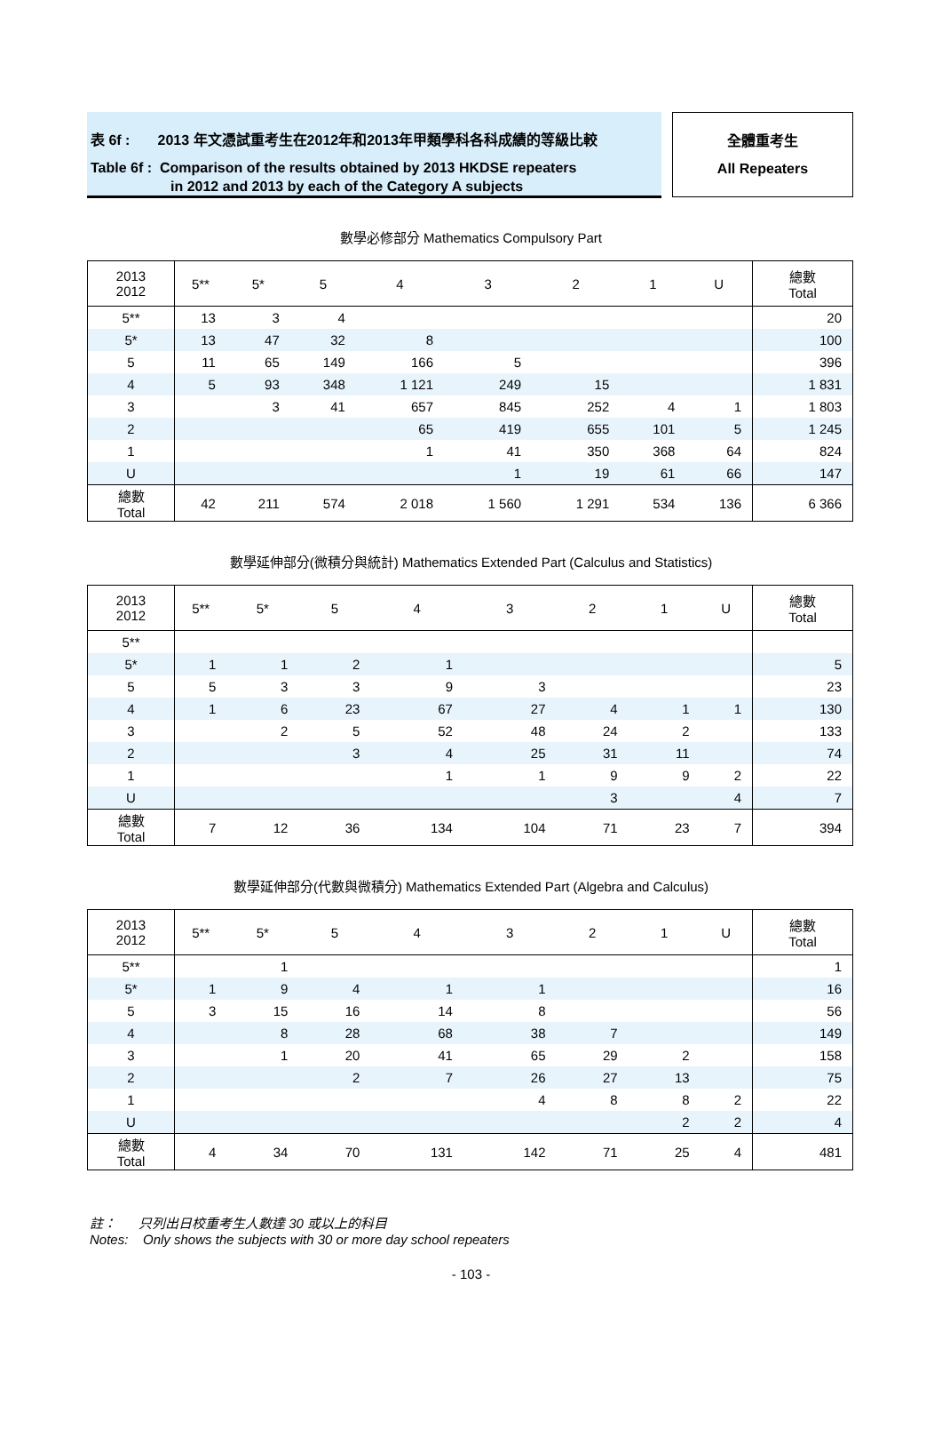表 6f : 2013 年文憑試重考生在2012年和2013年甲類學科各科成績的等級比較
Table 6f : Comparison of the results obtained by 2013 HKDSE repeaters
in 2012 and 2013 by each of the Category A subjects
全體重考生
All Repeaters
數學必修部分 Mathematics Compulsory Part
| 2013 2012 | 5** | 5* | 5 | 4 | 3 | 2 | 1 | U | 總數 Total |
| --- | --- | --- | --- | --- | --- | --- | --- | --- | --- |
| 5** | 13 | 3 | 4 | | | | | | 20 |
| 5* | 13 | 47 | 32 | 8 | | | | | 100 |
| 5 | 11 | 65 | 149 | 166 | 5 | | | | 396 |
| 4 | 5 | 93 | 348 | 1 121 | 249 | 15 | | | 1 831 |
| 3 | | 3 | 41 | 657 | 845 | 252 | 4 | 1 | 1 803 |
| 2 | | | | 65 | 419 | 655 | 101 | 5 | 1 245 |
| 1 | | | | 1 | 41 | 350 | 368 | 64 | 824 |
| U | | | | | 1 | 19 | 61 | 66 | 147 |
| 總數 Total | 42 | 211 | 574 | 2 018 | 1 560 | 1 291 | 534 | 136 | 6 366 |
數學延伸部分(微積分與統計) Mathematics Extended Part (Calculus and Statistics)
| 2013 2012 | 5** | 5* | 5 | 4 | 3 | 2 | 1 | U | 總數 Total |
| --- | --- | --- | --- | --- | --- | --- | --- | --- | --- |
| 5** | | | | | | | | | |
| 5* | 1 | 1 | 2 | 1 | | | | | 5 |
| 5 | 5 | 3 | 3 | 9 | 3 | | | | 23 |
| 4 | 1 | 6 | 23 | 67 | 27 | 4 | 1 | 1 | 130 |
| 3 | | 2 | 5 | 52 | 48 | 24 | 2 | | 133 |
| 2 | | | 3 | 4 | 25 | 31 | 11 | | 74 |
| 1 | | | | 1 | 1 | 9 | 9 | 2 | 22 |
| U | | | | | | 3 | | 4 | 7 |
| 總數 Total | 7 | 12 | 36 | 134 | 104 | 71 | 23 | 7 | 394 |
數學延伸部分(代數與微積分) Mathematics Extended Part (Algebra and Calculus)
| 2013 2012 | 5** | 5* | 5 | 4 | 3 | 2 | 1 | U | 總數 Total |
| --- | --- | --- | --- | --- | --- | --- | --- | --- | --- |
| 5** | | 1 | | | | | | | 1 |
| 5* | 1 | 9 | 4 | 1 | 1 | | | | 16 |
| 5 | 3 | 15 | 16 | 14 | 8 | | | | 56 |
| 4 | | 8 | 28 | 68 | 38 | 7 | | | 149 |
| 3 | | 1 | 20 | 41 | 65 | 29 | 2 | | 158 |
| 2 | | | 2 | 7 | 26 | 27 | 13 | | 75 |
| 1 | | | | | 4 | 8 | 8 | 2 | 22 |
| U | | | | | | | 2 | 2 | 4 |
| 總數 Total | 4 | 34 | 70 | 131 | 142 | 71 | 25 | 4 | 481 |
註： 只列出日校重考生人數達 30 或以上的科目
Notes: Only shows the subjects with 30 or more day school repeaters
- 103 -